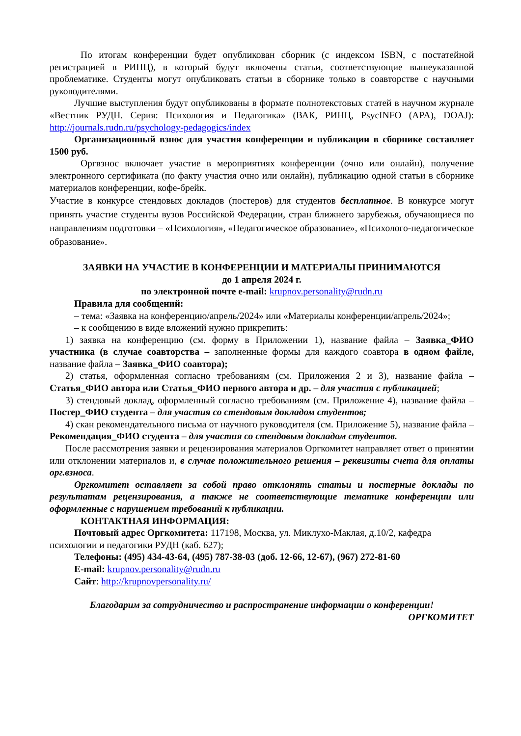По итогам конференции будет опубликован сборник (с индексом ISBN, с постатейной регистрацией в РИНЦ), в который будут включены статьи, соответствующие вышеуказанной проблематике. Студенты могут опубликовать статьи в сборнике только в соавторстве с научными руководителями.
Лучшие выступления будут опубликованы в формате полнотекстовых статей в научном журнале «Вестник РУДН. Серия: Психология и Педагогика» (ВАК, РИНЦ, PsycINFO (APA), DOAJ): http://journals.rudn.ru/psychology-pedagogics/index
Организационный взнос для участия конференции и публикации в сборнике составляет 1500 руб.
Оргвзнос включает участие в мероприятиях конференции (очно или онлайн), получение электронного сертификата (по факту участия очно или онлайн), публикацию одной статьи в сборнике материалов конференции, кофе-брейк.
Участие в конкурсе стендовых докладов (постеров) для студентов бесплатное. В конкурсе могут принять участие студенты вузов Российской Федерации, стран ближнего зарубежья, обучающиеся по направлениям подготовки – «Психология», «Педагогическое образование», «Психолого-педагогическое образование».
ЗАЯВКИ НА УЧАСТИЕ В КОНФЕРЕНЦИИ И МАТЕРИАЛЫ ПРИНИМАЮТСЯ
до 1 апреля 2024 г.
по электронной почте e-mail: krupnov.personality@rudn.ru
Правила для сообщений:
– тема: «Заявка на конференцию/апрель/2024» или «Материалы конференции/апрель/2024»;
– к сообщению в виде вложений нужно прикрепить:
1) заявка на конференцию (см. форму в Приложении 1), название файла – Заявка_ФИО участника (в случае соавторства – заполненные формы для каждого соавтора в одном файле, название файла – Заявка_ФИО соавтора);
2) статья, оформленная согласно требованиям (см. Приложения 2 и 3), название файла – Статья_ФИО автора или Статья_ФИО первого автора и др. – для участия с публикацией;
3) стендовый доклад, оформленный согласно требованиям (см. Приложение 4), название файла – Постер_ФИО студента – для участия со стендовым докладом студентов;
4) скан рекомендательного письма от научного руководителя (см. Приложение 5), название файла – Рекомендация_ФИО студента – для участия со стендовым докладом студентов.
После рассмотрения заявки и рецензирования материалов Оргкомитет направляет ответ о принятии или отклонении материалов и, в случае положительного решения – реквизиты счета для оплаты орг.взноса.
Оргкомитет оставляет за собой право отклонять статьи и постерные доклады по результатам рецензирования, а также не соответствующие тематике конференции или оформленные с нарушением требований к публикации.
КОНТАКТНАЯ ИНФОРМАЦИЯ:
Почтовый адрес Оргкомитета: 117198, Москва, ул. Миклухо-Маклая, д.10/2, кафедра психологии и педагогики РУДН (каб. 627);
Телефоны: (495) 434-43-64, (495) 787-38-03 (доб. 12-66, 12-67), (967) 272-81-60
E-mail: krupnov.personality@rudn.ru
Сайт: http://krupnovpersonality.ru/
Благодарим за сотрудничество и распространение информации о конференции!
ОРГКОМИТЕТ